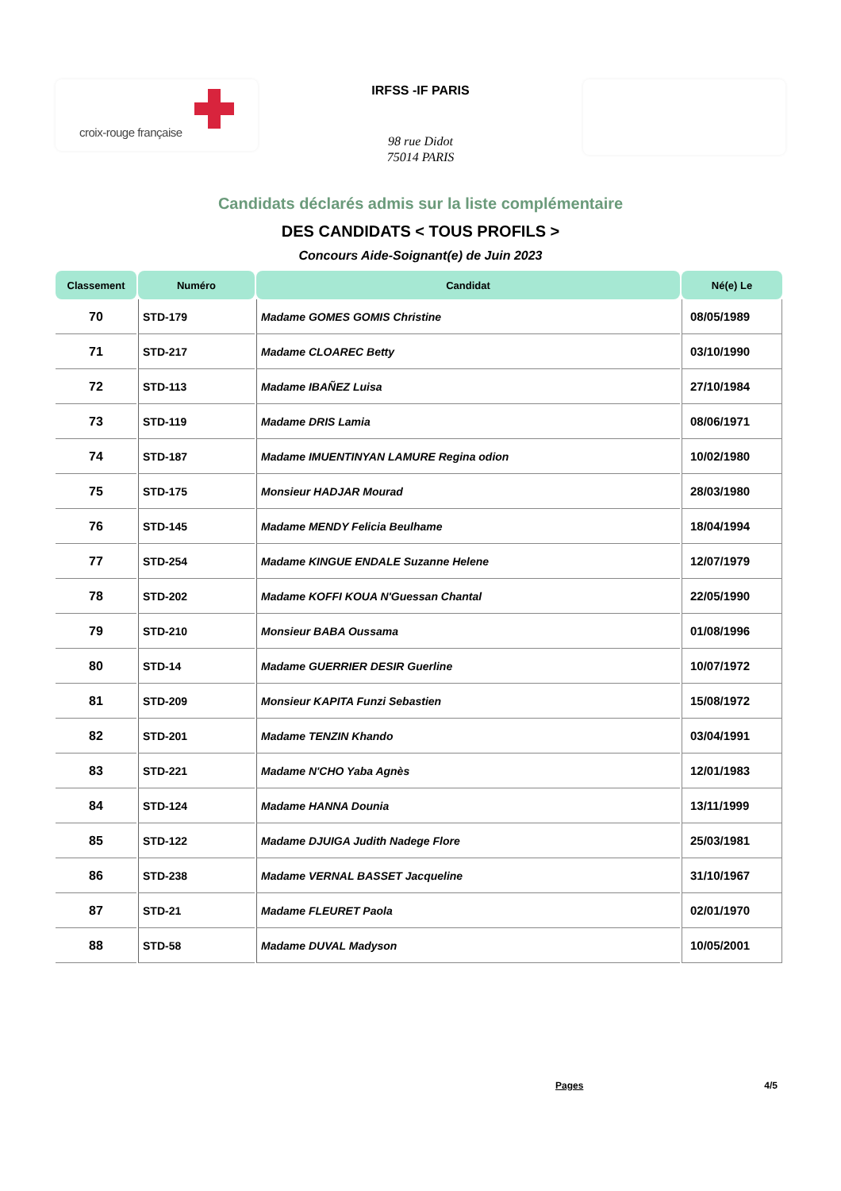croix-rouge française
IRFSS -IF PARIS
98 rue Didot
75014 PARIS
Candidats déclarés admis sur la liste complémentaire
DES CANDIDATS < TOUS PROFILS >
Concours Aide-Soignant(e) de Juin 2023
| Classement | Numéro | Candidat | Né(e) Le |
| --- | --- | --- | --- |
| 70 | STD-179 | Madame GOMES GOMIS Christine | 08/05/1989 |
| 71 | STD-217 | Madame CLOAREC Betty | 03/10/1990 |
| 72 | STD-113 | Madame IBAÑEZ Luisa | 27/10/1984 |
| 73 | STD-119 | Madame DRIS Lamia | 08/06/1971 |
| 74 | STD-187 | Madame IMUENTINYAN LAMURE Regina odion | 10/02/1980 |
| 75 | STD-175 | Monsieur HADJAR Mourad | 28/03/1980 |
| 76 | STD-145 | Madame MENDY Felicia Beulhame | 18/04/1994 |
| 77 | STD-254 | Madame KINGUE ENDALE Suzanne Helene | 12/07/1979 |
| 78 | STD-202 | Madame KOFFI KOUA N'Guessan Chantal | 22/05/1990 |
| 79 | STD-210 | Monsieur BABA Oussama | 01/08/1996 |
| 80 | STD-14 | Madame GUERRIER DESIR Guerline | 10/07/1972 |
| 81 | STD-209 | Monsieur KAPITA Funzi Sebastien | 15/08/1972 |
| 82 | STD-201 | Madame TENZIN Khando | 03/04/1991 |
| 83 | STD-221 | Madame N'CHO Yaba Agnès | 12/01/1983 |
| 84 | STD-124 | Madame HANNA Dounia | 13/11/1999 |
| 85 | STD-122 | Madame DJUIGA Judith Nadege Flore | 25/03/1981 |
| 86 | STD-238 | Madame VERNAL BASSET Jacqueline | 31/10/1967 |
| 87 | STD-21 | Madame FLEURET Paola | 02/01/1970 |
| 88 | STD-58 | Madame DUVAL Madyson | 10/05/2001 |
Pages 4/5